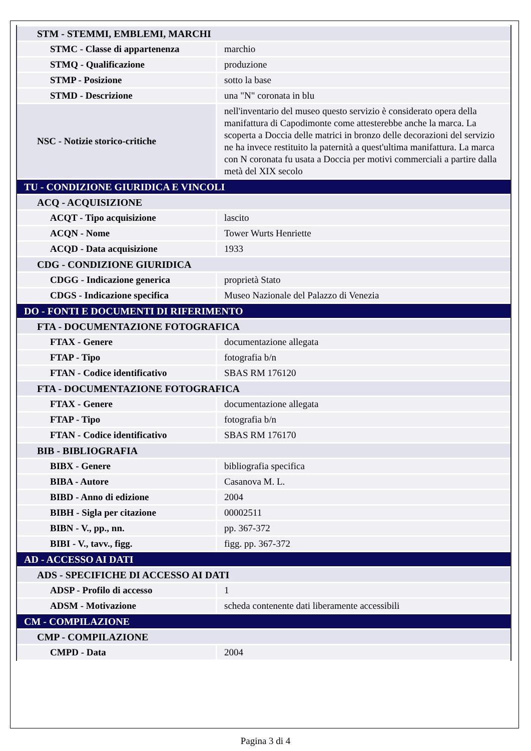| STM - STEMMI, EMBLEMI, MARCHI | |
| STMC - Classe di appartenenza | marchio |
| STMQ - Qualificazione | produzione |
| STMP - Posizione | sotto la base |
| STMD - Descrizione | una "N" coronata in blu |
| NSC - Notizie storico-critiche | nell'inventario del museo questo servizio è considerato opera della manifattura di Capodimonte come attesterebbe anche la marca. La scoperta a Doccia delle matrici in bronzo delle decorazioni del servizio ne ha invece restituito la paternità a quest'ultima manifattura. La marca con N coronata fu usata a Doccia per motivi commerciali a partire dalla metà del XIX secolo |
| TU - CONDIZIONE GIURIDICA E VINCOLI | |
| ACQ - ACQUISIZIONE | |
| ACQT - Tipo acquisizione | lascito |
| ACQN - Nome | Tower Wurts Henriette |
| ACQD - Data acquisizione | 1933 |
| CDG - CONDIZIONE GIURIDICA | |
| CDGG - Indicazione generica | proprietà Stato |
| CDGS - Indicazione specifica | Museo Nazionale del Palazzo di Venezia |
| DO - FONTI E DOCUMENTI DI RIFERIMENTO | |
| FTA - DOCUMENTAZIONE FOTOGRAFICA | |
| FTAX - Genere | documentazione allegata |
| FTAP - Tipo | fotografia b/n |
| FTAN - Codice identificativo | SBAS RM 176120 |
| FTA - DOCUMENTAZIONE FOTOGRAFICA | |
| FTAX - Genere | documentazione allegata |
| FTAP - Tipo | fotografia b/n |
| FTAN - Codice identificativo | SBAS RM 176170 |
| BIB - BIBLIOGRAFIA | |
| BIBX - Genere | bibliografia specifica |
| BIBA - Autore | Casanova M. L. |
| BIBD - Anno di edizione | 2004 |
| BIBH - Sigla per citazione | 00002511 |
| BIBN - V., pp., nn. | pp. 367-372 |
| BIBI - V., tavv., figg. | figg. pp. 367-372 |
| AD - ACCESSO AI DATI | |
| ADS - SPECIFICHE DI ACCESSO AI DATI | |
| ADSP - Profilo di accesso | 1 |
| ADSM - Motivazione | scheda contenente dati liberamente accessibili |
| CM - COMPILAZIONE | |
| CMP - COMPILAZIONE | |
| CMPD - Data | 2004 |
Pagina 3 di 4